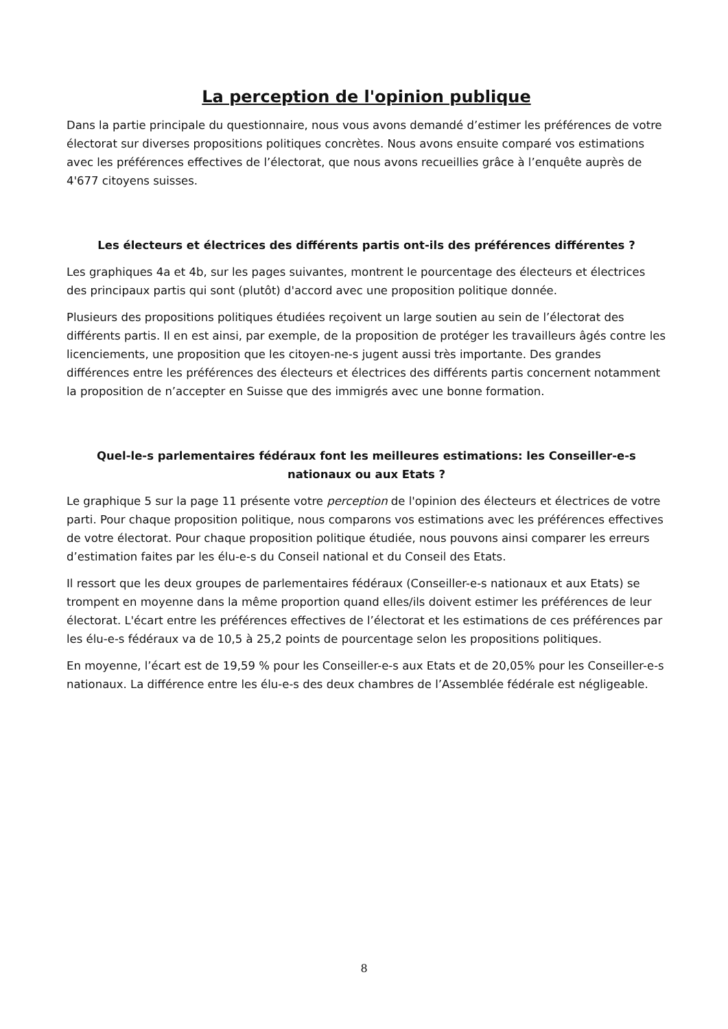La perception de l'opinion publique
Dans la partie principale du questionnaire, nous vous avons demandé d’estimer les préférences de votre électorat sur diverses propositions politiques concrètes. Nous avons ensuite comparé vos estimations avec les préférences effectives de l’électorat, que nous avons recueillies grâce à l’enquête auprès de 4'677 citoyens suisses.
Les électeurs et électrices des différents partis ont-ils des préférences différentes ?
Les graphiques 4a et 4b, sur les pages suivantes, montrent le pourcentage des électeurs et électrices des principaux partis qui sont (plutôt) d'accord avec une proposition politique donnée.
Plusieurs des propositions politiques étudiées reçoivent un large soutien au sein de l’électorat des différents partis. Il en est ainsi, par exemple, de la proposition de protéger les travailleurs âgés contre les licenciements, une proposition que les citoyen-ne-s jugent aussi très importante. Des grandes différences entre les préférences des électeurs et électrices des différents partis concernent notamment la proposition de n’accepter en Suisse que des immigrés avec une bonne formation.
Quel-le-s parlementaires fédéraux font les meilleures estimations: les Conseiller-e-s nationaux ou aux Etats ?
Le graphique 5 sur la page 11 présente votre perception de l'opinion des électeurs et électrices de votre parti. Pour chaque proposition politique, nous comparons vos estimations avec les préférences effectives de votre électorat. Pour chaque proposition politique étudiée, nous pouvons ainsi comparer les erreurs d’estimation faites par les élu-e-s du Conseil national et du Conseil des Etats.
Il ressort que les deux groupes de parlementaires fédéraux (Conseiller-e-s nationaux et aux Etats) se trompent en moyenne dans la même proportion quand elles/ils doivent estimer les préférences de leur électorat. L'écart entre les préférences effectives de l’électorat et les estimations de ces préférences par les élu-e-s fédéraux va de 10,5 à 25,2 points de pourcentage selon les propositions politiques.
En moyenne, l’écart est de 19,59 % pour les Conseiller-e-s aux Etats et de 20,05% pour les Conseiller-e-s nationaux. La différence entre les élu-e-s des deux chambres de l’Assemblée fédérale est négligeable.
8